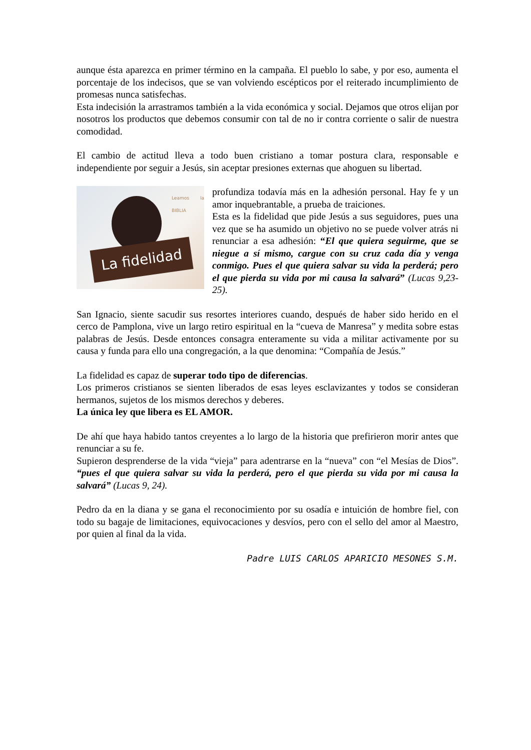aunque ésta aparezca en primer término en la campaña. El pueblo lo sabe, y por eso, aumenta el porcentaje de los indecisos, que se van volviendo escépticos por el reiterado incumplimiento de promesas nunca satisfechas.
Esta indecisión la arrastramos también a la vida económica y social. Dejamos que otros elijan por nosotros los productos que debemos consumir con tal de no ir contra corriente o salir de nuestra comodidad.
El cambio de actitud lleva a todo buen cristiano a tomar postura clara, responsable e independiente por seguir a Jesús, sin aceptar presiones externas que ahoguen su libertad.
Leamos la BIBLIA
La fidelidad
profundiza todavía más en la adhesión personal. Hay fe y un amor inquebrantable, a prueba de traiciones.
Esta es la fidelidad que pide Jesús a sus seguidores, pues una vez que se ha asumido un objetivo no se puede volver atrás ni renunciar a esa adhesión: “El que quiera seguirme, que se niegue a sí mismo, cargue con su cruz cada día y venga conmigo. Pues el que quiera salvar su vida la perderá; pero el que pierda su vida por mi causa la salvará” (Lucas 9,23-25).
San Ignacio, siente sacudir sus resortes interiores cuando, después de haber sido herido en el cerco de Pamplona, vive un largo retiro espiritual en la “cueva de Manresa” y medita sobre estas palabras de Jesús. Desde entonces consagra enteramente su vida a militar activamente por su causa y funda para ello una congregación, a la que denomina: “Compañía de Jesús.”
La fidelidad es capaz de superar todo tipo de diferencias.
Los primeros cristianos se sienten liberados de esas leyes esclavizantes y todos se consideran hermanos, sujetos de los mismos derechos y deberes.
La única ley que libera es EL AMOR.
De ahí que haya habido tantos creyentes a lo largo de la historia que prefirieron morir antes que renunciar a su fe.
Supieron desprenderse de la vida “vieja” para adentrarse en la “nueva” con “el Mesías de Dios”. “pues el que quiera salvar su vida la perderá, pero el que pierda su vida por mi causa la salvará” (Lucas 9, 24).
Pedro da en la diana y se gana el reconocimiento por su osadía e intuición de hombre fiel, con todo su bagaje de limitaciones, equivocaciones y desvíos, pero con el sello del amor al Maestro, por quien al final da la vida.
Padre LUIS CARLOS APARICIO MESONES S.M.